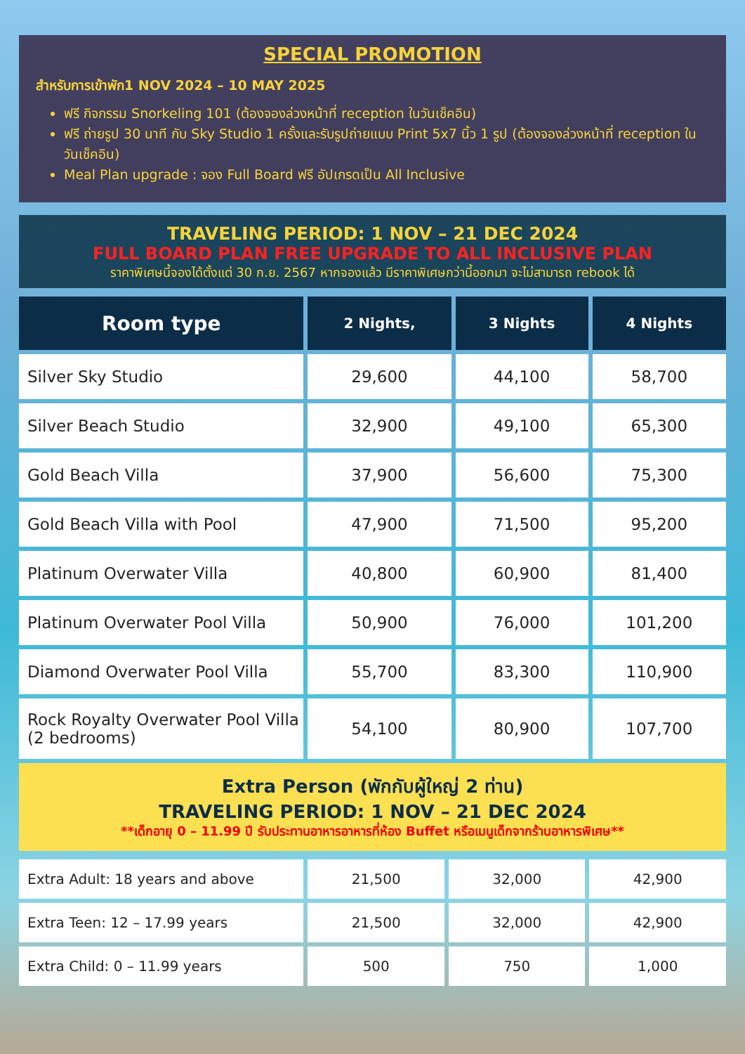SPECIAL PROMOTION
สำหรับการเข้าพัก1 NOV 2024 – 10 MAY 2025
ฟรี กิจกรรม Snorkeling 101 (ต้องจองล่วงหน้าที่ reception ในวันเช็คอิน)
ฟรี ถ่ายรูป 30 นาที กับ Sky Studio 1 ครั้งและรับรูปถ่ายแบบ Print 5x7 นิ้ว 1 รูป (ต้องจองล่วงหน้าที่ reception ในวันเช็คอิน)
Meal Plan upgrade : จอง Full Board ฟรี อัปเกรดเป็น All Inclusive
TRAVELING PERIOD: 1 NOV – 21 DEC 2024
FULL BOARD PLAN FREE UPGRADE TO ALL INCLUSIVE PLAN
ราคาพิเศษนี้จองได้ตั้งแต่ 30 ก.ย. 2567 หากจองแล้ว มีราคาพิเศษกว่านี้ออกมา จะไม่สามารถ rebook ได้
| Room type | 2 Nights, | 3 Nights | 4 Nights |
| --- | --- | --- | --- |
| Silver Sky Studio | 29,600 | 44,100 | 58,700 |
| Silver Beach Studio | 32,900 | 49,100 | 65,300 |
| Gold Beach Villa | 37,900 | 56,600 | 75,300 |
| Gold Beach Villa with Pool | 47,900 | 71,500 | 95,200 |
| Platinum Overwater Villa | 40,800 | 60,900 | 81,400 |
| Platinum Overwater Pool Villa | 50,900 | 76,000 | 101,200 |
| Diamond Overwater Pool Villa | 55,700 | 83,300 | 110,900 |
| Rock Royalty Overwater Pool Villa (2 bedrooms) | 54,100 | 80,900 | 107,700 |
Extra Person (พักกับผู้ใหญ่ 2 ท่าน)
TRAVELING PERIOD: 1 NOV – 21 DEC 2024
**เด็กอายุ 0 – 11.99 ปี รับประทานอาหารอาหารที่ห้อง Buffet หรือเมนูเด็กจากร้านอาหารพิเศษ**
| Extra Adult: 18 years and above | 21,500 | 32,000 | 42,900 |
| Extra Teen: 12 – 17.99 years | 21,500 | 32,000 | 42,900 |
| Extra Child: 0 – 11.99 years | 500 | 750 | 1,000 |